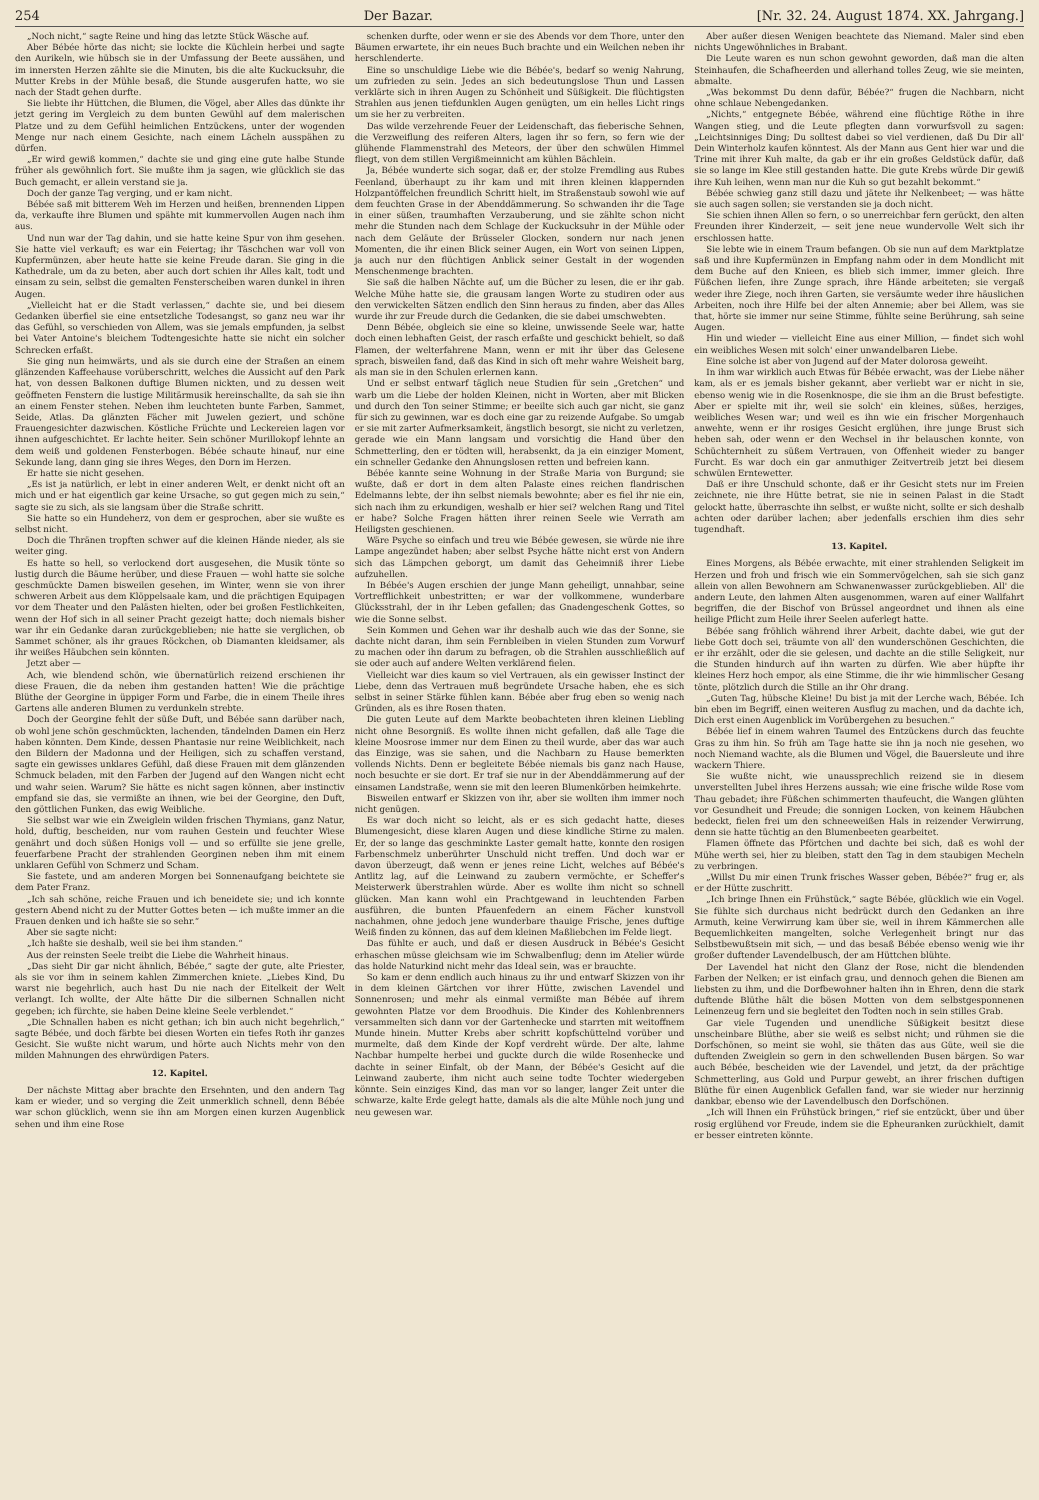254 Der Bazar. [Nr. 32. 24. August 1874. XX. Jahrgang.]
„Noch nicht,“ sagte Reine und hing das letzte Stück Wäsche auf.
Aber Bébée hörte das nicht; sie lockte die Küchlein herbei und sagte den Aurikeln, wie hübsch sie in der Umfassung der Beete aussähen, und im innersten Herzen zählte sie die Minuten, bis die alte Kuckucksuhr, die Mutter Krebs in der Mühle besaß, die Stunde ausgerufen hatte, wo sie nach der Stadt gehen durfte.
Sie liebte ihr Hüttchen, die Blumen, die Vögel, aber Alles das dünkte ihr jetzt gering im Vergleich zu dem bunten Gewühl auf dem malerischen Platze und zu dem Gefühl heimlichen Entzückens, unter der wogenden Menge nur nach einem Gesichte, nach einem Lächeln ausspähen zu dürfen.
„Er wird gewiß kommen,“ dachte sie und ging eine gute halbe Stunde früher als gewöhnlich fort. Sie mußte ihm ja sagen, wie glücklich sie das Buch gemacht, er allein verstand sie ja.
Doch der ganze Tag verging, und er kam nicht.
Bébée saß mit bitterem Weh im Herzen und heißen, brennenden Lippen da, verkaufte ihre Blumen und spähte mit kummervollen Augen nach ihm aus.
Und nun war der Tag dahin, und sie hatte keine Spur von ihm gesehen. Sie hatte viel verkauft; es war ein Feiertag; ihr Täschchen war voll von Kupfermünzen, aber heute hatte sie keine Freude daran. Sie ging in die Kathedrale, um da zu beten, aber auch dort schien ihr Alles kalt, todt und einsam zu sein, selbst die gemalten Fensterscheiben waren dunkel in ihren Augen.
„Vielleicht hat er die Stadt verlassen,“ dachte sie, und bei diesem Gedanken überfiel sie eine entsetzliche Todesangst, so ganz neu war ihr das Gefühl, so verschieden von Allem, was sie jemals empfunden, ja selbst bei Vater Antoine's bleichem Todtengesichte hatte sie nicht ein solcher Schrecken erfaßt.
Sie ging nun heimwärts, und als sie durch eine der Straßen an einem glänzenden Kaffeehause vorüberschritt, welches die Aussicht auf den Park hat, von dessen Balkonen duftige Blumen nickten, und zu dessen weit geöffneten Fenstern die lustige Militärmusik hereinschallte, da sah sie ihn an einem Fenster stehen. Neben ihm leuchteten bunte Farben, Sammet, Seide, Atlas. Da glänzten Fächer mit Juwelen geziert, und schöne Frauengesichter dazwischen. Köstliche Früchte und Leckereien lagen vor ihnen aufgeschichtet. Er lachte heiter. Sein schöner Murillokopf lehnte an dem weiß und goldenen Fensterbogen. Bébée schaute hinauf, nur eine Sekunde lang, dann ging sie ihres Weges, den Dorn im Herzen.
Er hatte sie nicht gesehen.
„Es ist ja natürlich, er lebt in einer anderen Welt, er denkt nicht oft an mich und er hat eigentlich gar keine Ursache, so gut gegen mich zu sein,“ sagte sie zu sich, als sie langsam über die Straße schritt.
Sie hatte so ein Hundeherz, von dem er gesprochen, aber sie wußte es selbst nicht.
Doch die Thränen tropften schwer auf die kleinen Hände nieder, als sie weiter ging.
Es hatte so hell, so verlockend dort ausgesehen, die Musik tönte so lustig durch die Bäume herüber, und diese Frauen — wohl hatte sie solche geschmückte Damen bisweilen gesehen, im Winter, wenn sie von ihrer schweren Arbeit aus dem Klöppelsaale kam, und die prächtigen Equipagen vor dem Theater und den Palästen hielten, oder bei großen Festlichkeiten, wenn der Hof sich in all seiner Pracht gezeigt hatte; doch niemals bisher war ihr ein Gedanke daran zurückgeblieben; nie hatte sie verglichen, ob Sammet schöner, als ihr graues Röckchen, ob Diamanten kleidsamer, als ihr weißes Häubchen sein könnten.
Jetzt aber —
Ach, wie blendend schön, wie übernatürlich reizend erschienen ihr diese Frauen, die da neben ihm gestanden hatten! Wie die prächtige Blüthe der Georgine in üppiger Form und Farbe, die in einem Theile ihres Gartens alle anderen Blumen zu verdunkeln strebte.
Doch der Georgine fehlt der süße Duft, und Bébée sann darüber nach, ob wohl jene schön geschmückten, lachenden, tändelnden Damen ein Herz haben könnten. Dem Kinde, dessen Phantasie nur reine Weiblichkeit, nach den Bildern der Madonna und der Heiligen, sich zu schaffen verstand, sagte ein gewisses unklares Gefühl, daß diese Frauen mit dem glänzenden Schmuck beladen, mit den Farben der Jugend auf den Wangen nicht echt und wahr seien. Warum? Sie hätte es nicht sagen können, aber instinctiv empfand sie das, sie vermißte an ihnen, wie bei der Georgine, den Duft, den göttlichen Funken, das ewig Weibliche.
Sie selbst war wie ein Zweiglein wilden frischen Thymians, ganz Natur, hold, duftig, bescheiden, nur vom rauhen Gestein und feuchter Wiese genährt und doch süßen Honigs voll — und so erfüllte sie jene grelle, feuerfarbene Pracht der strahlenden Georginen neben ihm mit einem unklaren Gefühl von Schmerz und Scham.
Sie fastete, und am anderen Morgen bei Sonnenaufgang beichtete sie dem Pater Franz.
„Ich sah schöne, reiche Frauen und ich beneidete sie; und ich konnte gestern Abend nicht zu der Mutter Gottes beten — ich mußte immer an die Frauen denken und ich haßte sie so sehr.“
Aber sie sagte nicht:
„Ich haßte sie deshalb, weil sie bei ihm standen.“
Aus der reinsten Seele treibt die Liebe die Wahrheit hinaus.
„Das sieht Dir gar nicht ähnlich, Bébée,“ sagte der gute, alte Priester, als sie vor ihm in seinem kahlen Zimmerchen kniete. „Liebes Kind, Du warst nie begehrlich, auch hast Du nie nach der Eitelkeit der Welt verlangt. Ich wollte, der Alte hätte Dir die silbernen Schnallen nicht gegeben; ich fürchte, sie haben Deine kleine Seele verblendet.“
„Die Schnallen haben es nicht gethan; ich bin auch nicht begehrlich,“ sagte Bébée, und doch färbte bei diesen Worten ein tiefes Roth ihr ganzes Gesicht. Sie wußte nicht warum, und hörte auch Nichts mehr von den milden Mahnungen des ehrwürdigen Paters.
12. Kapitel.
Der nächste Mittag aber brachte den Ersehnten, und den andern Tag kam er wieder, und so verging die Zeit unmerklich schnell, denn Bébée war schon glücklich, wenn sie ihn am Morgen einen kurzen Augenblick sehen und ihm eine Rose
schenken durfte, oder wenn er sie des Abends vor dem Thore, unter den Bäumen erwartete, ihr ein neues Buch brachte und ein Weilchen neben ihr herschlenderte.
Eine so unschuldige Liebe wie die Bébée's, bedarf so wenig Nahrung, um zufrieden zu sein. Jedes an sich bedeutungslose Thun und Lassen verklärte sich in ihren Augen zu Schönheit und Süßigkeit. Die flüchtigsten Strahlen aus jenen tiefdunklen Augen genügten, um ein helles Licht rings um sie her zu verbreiten.
Das wilde verzehrende Feuer der Leidenschaft, das fieberische Sehnen, die Verzweiflung des reiferen Alters, lagen ihr so fern, so fern wie der glühende Flammenstrahl des Meteors, der über den schwülen Himmel fliegt, von dem stillen Vergißmeinnicht am kühlen Bächlein.
Ja, Bébée wunderte sich sogar, daß er, der stolze Fremdling aus Rubes Feenland, überhaupt zu ihr kam und mit ihren kleinen klappernden Holzpantöffelchen freundlich Schritt hielt, im Straßenstaub sowohl wie auf dem feuchten Grase in der Abenddämmerung. So schwanden ihr die Tage in einer süßen, traumhaften Verzauberung, und sie zählte schon nicht mehr die Stunden nach dem Schlage der Kuckucksuhr in der Mühle oder nach dem Geläute der Brüsseler Glocken, sondern nur nach jenen Momenten, die ihr einen Blick seiner Augen, ein Wort von seinen Lippen, ja auch nur den flüchtigen Anblick seiner Gestalt in der wogenden Menschenmenge brachten.
Sie saß die halben Nächte auf, um die Bücher zu lesen, die er ihr gab. Welche Mühe hatte sie, die grausam langen Worte zu studiren oder aus den verwickelten Sätzen endlich den Sinn heraus zu finden, aber das Alles wurde ihr zur Freude durch die Gedanken, die sie dabei umschwebten.
Denn Bébée, obgleich sie eine so kleine, unwissende Seele war, hatte doch einen lebhaften Geist, der rasch erfaßte und geschickt behielt, so daß Flamen, der welterfahrene Mann, wenn er mit ihr über das Gelesene sprach, bisweilen fand, daß das Kind in sich oft mehr wahre Weisheit barg, als man sie in den Schulen erlernen kann.
Und er selbst entwarf täglich neue Studien für sein „Gretchen“ und warb um die Liebe der holden Kleinen, nicht in Worten, aber mit Blicken und durch den Ton seiner Stimme; er beeilte sich auch gar nicht, sie ganz für sich zu gewinnen, war es doch eine gar zu reizende Aufgabe. So umgab er sie mit zarter Aufmerksamkeit, ängstlich besorgt, sie nicht zu verletzen, gerade wie ein Mann langsam und vorsichtig die Hand über den Schmetterling, den er tödten will, herabsenkt, da ja ein einziger Moment, ein schneller Gedanke den Ahnungslosen retten und befreien kann.
Bébée kannte seine Wohnung in der Straße Maria von Burgund; sie wußte, daß er dort in dem alten Palaste eines reichen flandrischen Edelmanns lebte, der ihn selbst niemals bewohnte; aber es fiel ihr nie ein, sich nach ihm zu erkundigen, weshalb er hier sei? welchen Rang und Titel er habe? Solche Fragen hätten ihrer reinen Seele wie Verrath am Heiligsten geschienen.
Wäre Psyche so einfach und treu wie Bébée gewesen, sie würde nie ihre Lampe angezündet haben; aber selbst Psyche hätte nicht erst von Andern sich das Lämpchen geborgt, um damit das Geheimniß ihrer Liebe aufzuhellen.
In Bébée's Augen erschien der junge Mann geheiligt, unnahbar, seine Vortrefflichkeit unbestritten; er war der vollkommene, wunderbare Glücksstrahl, der in ihr Leben gefallen; das Gnadengeschenk Gottes, so wie die Sonne selbst.
Sein Kommen und Gehen war ihr deshalb auch wie das der Sonne, sie dachte nicht daran, ihm sein Fernbleiben in vielen Stunden zum Vorwurf zu machen oder ihn darum zu befragen, ob die Strahlen ausschließlich auf sie oder auch auf andere Welten verklärend fielen.
Vielleicht war dies kaum so viel Vertrauen, als ein gewisser Instinct der Liebe, denn das Vertrauen muß begründete Ursache haben, ehe es sich selbst in seiner Stärke fühlen kann. Bébée aber frug eben so wenig nach Gründen, als es ihre Rosen thaten.
Die guten Leute auf dem Markte beobachteten ihren kleinen Liebling nicht ohne Besorgniß. Es wollte ihnen nicht gefallen, daß alle Tage die kleine Moosrose immer nur dem Einen zu theil wurde, aber das war auch das Einzige, was sie sahen, und die Nachbarn zu Hause bemerkten vollends Nichts. Denn er begleitete Bébée niemals bis ganz nach Hause, noch besuchte er sie dort. Er traf sie nur in der Abenddämmerung auf der einsamen Landstraße, wenn sie mit den leeren Blumenkörben heimkehrte.
Bisweilen entwarf er Skizzen von ihr, aber sie wollten ihm immer noch nicht genügen.
Es war doch nicht so leicht, als er es sich gedacht hatte, dieses Blumengesicht, diese klaren Augen und diese kindliche Stirne zu malen. Er, der so lange das geschminkte Laster gemalt hatte, konnte den rosigen Farbenschmelz unberührter Unschuld nicht treffen. Und doch war er davon überzeugt, daß wenn er jenes reine Licht, welches auf Bébée's Antlitz lag, auf die Leinwand zu zaubern vermöchte, er Scheffer's Meisterwerk überstrahlen würde. Aber es wollte ihm nicht so schnell glücken. Man kann wohl ein Prachtgewand in leuchtenden Farben ausführen, die bunten Pfauenfedern an einem Fächer kunstvoll nachahmen, ohne jedoch jene wunderbare thauige Frische, jenes duftige Weiß finden zu können, das auf dem kleinen Maßliebchen im Felde liegt.
Das fühlte er auch, und daß er diesen Ausdruck in Bébée's Gesicht erhaschen müsse gleichsam wie im Schwalbenflug; denn im Atelier würde das holde Naturkind nicht mehr das Ideal sein, was er brauchte.
So kam er denn endlich auch hinaus zu ihr und entwarf Skizzen von ihr in dem kleinen Gärtchen vor ihrer Hütte, zwischen Lavendel und Sonnenrosen; und mehr als einmal vermißte man Bébée auf ihrem gewohnten Platze vor dem Broodhuis. Die Kinder des Kohlenbrenners versammelten sich dann vor der Gartenhecke und starrten mit weitoffnem Munde hinein. Mutter Krebs aber schritt kopfschüttelnd vorüber und murmelte, daß dem Kinde der Kopf verdreht würde. Der alte, lahme Nachbar humpelte herbei und guckte durch die wilde Rosenhecke und dachte in seiner Einfalt, ob der Mann, der Bébée's Gesicht auf die Leinwand zauberte, ihm nicht auch seine todte Tochter wiedergeben könnte. Sein einziges Kind, das man vor so langer, langer Zeit unter die schwarze, kalte Erde gelegt hatte, damals als die alte Mühle noch jung und neu gewesen war.
Aber außer diesen Wenigen beachtete das Niemand. Maler sind eben nichts Ungewöhnliches in Brabant.
Die Leute waren es nun schon gewohnt geworden, daß man die alten Steinhaufen, die Schafheerden und allerhand tolles Zeug, wie sie meinten, abmalte.
„Was bekommst Du denn dafür, Bébée?“ frugen die Nachbarn, nicht ohne schlaue Nebengedanken.
„Nichts,“ entgegnete Bébée, während eine flüchtige Röthe in ihre Wangen stieg, und die Leute pflegten dann vorwurfsvoll zu sagen: „Leichtsinniges Ding; Du solltest dabei so viel verdienen, daß Du Dir all' Dein Winterholz kaufen könntest. Als der Mann aus Gent hier war und die Trine mit ihrer Kuh malte, da gab er ihr ein großes Geldstück dafür, daß sie so lange im Klee still gestanden hatte. Die gute Krebs würde Dir gewiß ihre Kuh leihen, wenn man nur die Kuh so gut bezahlt bekommt.“
Bébée schwieg ganz still dazu und jätete ihr Nelkenbeet; — was hätte sie auch sagen sollen; sie verstanden sie ja doch nicht.
Sie schien ihnen Allen so fern, o so unerreichbar fern gerückt, den alten Freunden ihrer Kinderzeit, — seit jene neue wundervolle Welt sich ihr erschlossen hatte.
Sie lebte wie in einem Traum befangen. Ob sie nun auf dem Marktplatze saß und ihre Kupfermünzen in Empfang nahm oder in dem Mondlicht mit dem Buche auf den Knieen, es blieb sich immer, immer gleich. Ihre Füßchen liefen, ihre Zunge sprach, ihre Hände arbeiteten; sie vergaß weder ihre Ziege, noch ihren Garten, sie versäumte weder ihre häuslichen Arbeiten, noch ihre Hilfe bei der alten Annemie; aber bei Allem, was sie that, hörte sie immer nur seine Stimme, fühlte seine Berührung, sah seine Augen.
Hin und wieder — vielleicht Eine aus einer Million, — findet sich wohl ein weibliches Wesen mit solch' einer unwandelbaren Liebe.
Eine solche ist aber von Jugend auf der Mater dolorosa geweiht.
In ihm war wirklich auch Etwas für Bébée erwacht, was der Liebe näher kam, als er es jemals bisher gekannt, aber verliebt war er nicht in sie, ebenso wenig wie in die Rosenknospe, die sie ihm an die Brust befestigte. Aber er spielte mit ihr, weil sie solch' ein kleines, süßes, herziges, weibliches Wesen war; und weil es ihn wie ein frischer Morgenhauch anwehte, wenn er ihr rosiges Gesicht erglühen, ihre junge Brust sich heben sah, oder wenn er den Wechsel in ihr belauschen konnte, von Schüchternheit zu süßem Vertrauen, von Offenheit wieder zu banger Furcht. Es war doch ein gar anmuthiger Zeitvertreib jetzt bei diesem schwülen Erntewetter.
Daß er ihre Unschuld schonte, daß er ihr Gesicht stets nur im Freien zeichnete, nie ihre Hütte betrat, sie nie in seinen Palast in die Stadt gelockt hatte, überraschte ihn selbst, er wußte nicht, sollte er sich deshalb achten oder darüber lachen; aber jedenfalls erschien ihm dies sehr tugendhaft.
13. Kapitel.
Eines Morgens, als Bébée erwachte, mit einer strahlenden Seligkeit im Herzen und froh und frisch wie ein Sommervögelchen, sah sie sich ganz allein von allen Bewohnern am Schwanenwasser zurückgeblieben. All' die andern Leute, den lahmen Alten ausgenommen, waren auf einer Wallfahrt begriffen, die der Bischof von Brüssel angeordnet und ihnen als eine heilige Pflicht zum Heile ihrer Seelen auferlegt hatte.
Bébée sang fröhlich während ihrer Arbeit, dachte dabei, wie gut der liebe Gott doch sei, träumte von all' den wunderschönen Geschichten, die er ihr erzählt, oder die sie gelesen, und dachte an die stille Seligkeit, nur die Stunden hindurch auf ihn warten zu dürfen. Wie aber hüpfte ihr kleines Herz hoch empor, als eine Stimme, die ihr wie himmlischer Gesang tönte, plötzlich durch die Stille an ihr Ohr drang.
„Guten Tag, hübsche Kleine! Du bist ja mit der Lerche wach, Bébée. Ich bin eben im Begriff, einen weiteren Ausflug zu machen, und da dachte ich, Dich erst einen Augenblick im Vorübergehen zu besuchen.“
Bébée lief in einem wahren Taumel des Entzückens durch das feuchte Gras zu ihm hin. So früh am Tage hatte sie ihn ja noch nie gesehen, wo noch Niemand wachte, als die Blumen und Vögel, die Bauersleute und ihre wackern Thiere.
Sie wußte nicht, wie unaussprechlich reizend sie in diesem unverstellten Jubel ihres Herzens aussah; wie eine frische wilde Rose vom Thau gebadet; ihre Füßchen schimmerten thaufeucht, die Wangen glühten vor Gesundheit und Freude; die sonnigen Locken, von keinem Häubchen bedeckt, fielen frei um den schneeweißen Hals in reizender Verwirrung, denn sie hatte tüchtig an den Blumenbeeten gearbeitet.
Flamen öffnete das Pförtchen und dachte bei sich, daß es wohl der Mühe werth sei, hier zu bleiben, statt den Tag in dem staubigen Mecheln zu verbringen.
„Willst Du mir einen Trunk frisches Wasser geben, Bébée?“ frug er, als er der Hütte zuschritt.
„Ich bringe Ihnen ein Frühstück,“ sagte Bébée, glücklich wie ein Vogel. Sie fühlte sich durchaus nicht bedrückt durch den Gedanken an ihre Armuth, keine Verwirrung kam über sie, weil in ihrem Kämmerchen alle Bequemlichkeiten mangelten, solche Verlegenheit bringt nur das Selbstbewußtsein mit sich, — und das besaß Bébée ebenso wenig wie ihr großer duftender Lavendelbusch, der am Hüttchen blühte.
Der Lavendel hat nicht den Glanz der Rose, nicht die blendenden Farben der Nelken; er ist einfach grau, und dennoch gehen die Bienen am liebsten zu ihm, und die Dorfbewohner halten ihn in Ehren, denn die stark duftende Blüthe hält die bösen Motten von dem selbstgesponnenen Leinenzeug fern und sie begleitet den Todten noch in sein stilles Grab.
Gar viele Tugenden und unendliche Süßigkeit besitzt diese unscheinbare Blüthe, aber sie weiß es selbst nicht; und rühmen sie die Dorfschönen, so meint sie wohl, sie thäten das aus Güte, weil sie die duftenden Zweiglein so gern in den schwellenden Busen bärgen. So war auch Bébée, bescheiden wie der Lavendel, und jetzt, da der prächtige Schmetterling, aus Gold und Purpur gewebt, an ihrer frischen duftigen Blüthe für einen Augenblick Gefallen fand, war sie wieder nur herzinnig dankbar, ebenso wie der Lavendelbusch den Dorfschönen.
„Ich will Ihnen ein Frühstück bringen,“ rief sie entzückt, über und über rosig erglühend vor Freude, indem sie die Epheuranken zurückhielt, damit er besser eintreten könnte.